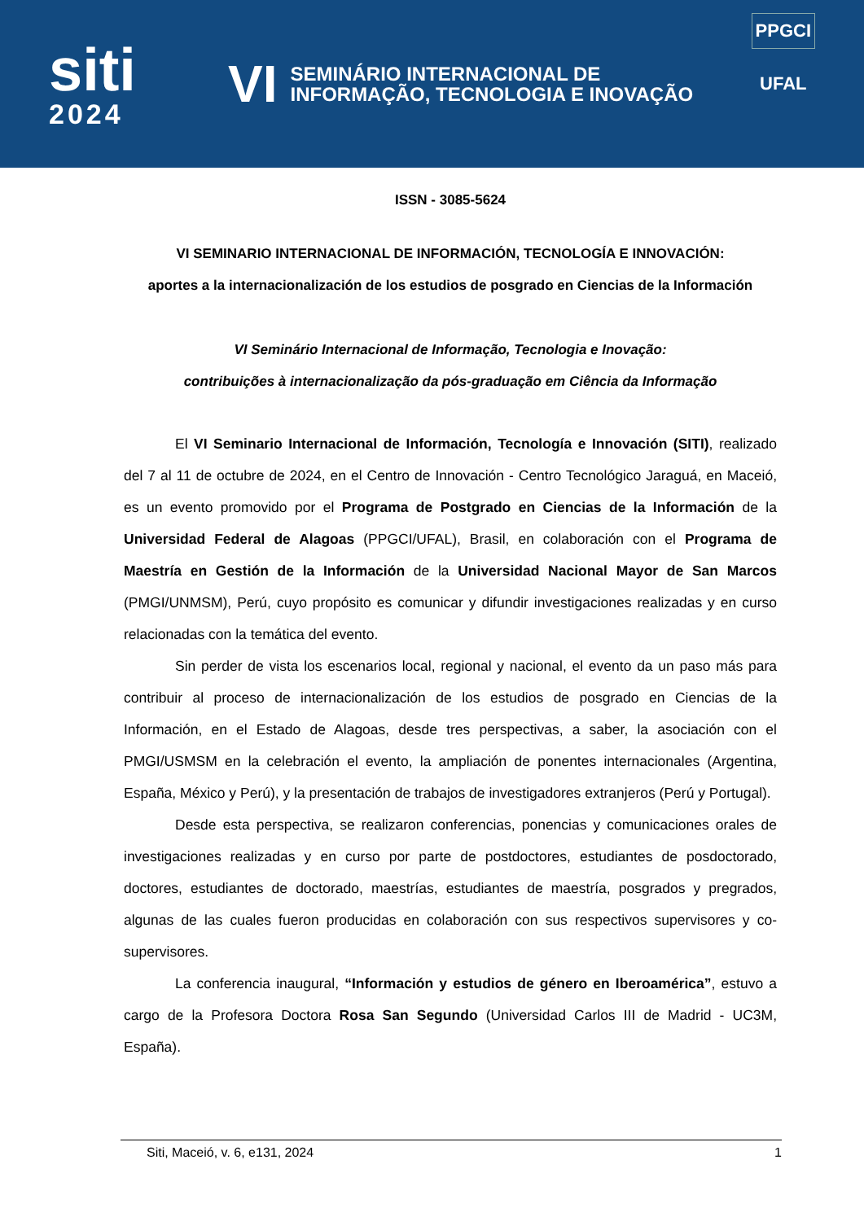siti
2024
VI
SEMINÁRIO INTERNACIONAL DE
INFORMAÇÃO, TECNOLOGIA E INOVAÇÃO
PPGCI
UFAL
ISSN - 3085-5624
VI SEMINARIO INTERNACIONAL DE INFORMACIÓN, TECNOLOGÍA E INNOVACIÓN:
aportes a la internacionalización de los estudios de posgrado en Ciencias de la Información
VI Seminário Internacional de Informação, Tecnologia e Inovação:
contribuições à internacionalização da pós-graduação em Ciência da Informação
El VI Seminario Internacional de Información, Tecnología e Innovación (SITI), realizado del 7 al 11 de octubre de 2024, en el Centro de Innovación - Centro Tecnológico Jaraguá, en Maceió, es un evento promovido por el Programa de Postgrado en Ciencias de la Información de la Universidad Federal de Alagoas (PPGCI/UFAL), Brasil, en colaboración con el Programa de Maestría en Gestión de la Información de la Universidad Nacional Mayor de San Marcos (PMGI/UNMSM), Perú, cuyo propósito es comunicar y difundir investigaciones realizadas y en curso relacionadas con la temática del evento.
Sin perder de vista los escenarios local, regional y nacional, el evento da un paso más para contribuir al proceso de internacionalización de los estudios de posgrado en Ciencias de la Información, en el Estado de Alagoas, desde tres perspectivas, a saber, la asociación con el PMGI/USMSM en la celebración el evento, la ampliación de ponentes internacionales (Argentina, España, México y Perú), y la presentación de trabajos de investigadores extranjeros (Perú y Portugal).
Desde esta perspectiva, se realizaron conferencias, ponencias y comunicaciones orales de investigaciones realizadas y en curso por parte de postdoctores, estudiantes de posdoctorado, doctores, estudiantes de doctorado, maestrías, estudiantes de maestría, posgrados y pregrados, algunas de las cuales fueron producidas en colaboración con sus respectivos supervisores y co-supervisores.
La conferencia inaugural, “Información y estudios de género en Iberoamérica”, estuvo a cargo de la Profesora Doctora Rosa San Segundo (Universidad Carlos III de Madrid - UC3M, España).
Siti, Maceió, v. 6, e131, 2024 1